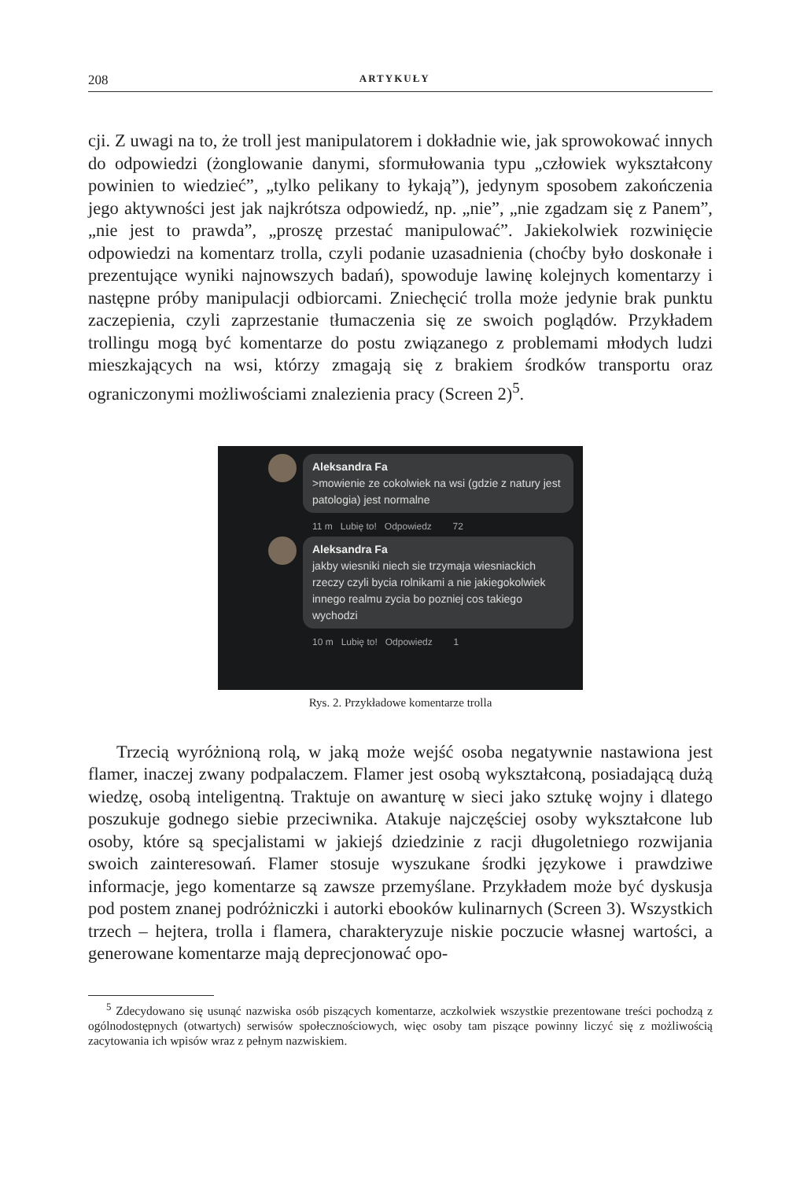208 ARTYKUŁY
cji. Z uwagi na to, że troll jest manipulatorem i dokładnie wie, jak sprowokować innych do odpowiedzi (żonglowanie danymi, sformułowania typu „człowiek wykształcony powinien to wiedzieć”, „tylko pelikany to łykają”), jedynym sposobem zakończenia jego aktywności jest jak najkrótsza odpowiedź, np. „nie”, „nie zgadzam się z Panem”, „nie jest to prawda”, „proszę przestać manipulować”. Jakiekolwiek rozwinięcie odpowiedzi na komentarz trolla, czyli podanie uzasadnienia (choćby było doskonałe i prezentujące wyniki najnowszych badań), spowoduje lawinę kolejnych komentarzy i następne próby manipulacji odbiorcami. Zniechęcić trolla może jedynie brak punktu zaczepienia, czyli zaprzestanie tłumaczenia się ze swoich poglądów. Przykładem trollingu mogą być komentarze do postu związanego z problemami młodych ludzi mieszkających na wsi, którzy zmagają się z brakiem środków transportu oraz ograniczonymi możliwościami znalezienia pracy (Screen 2)<sup>5</sup>.
Aleksandra Fa
>mowienie ze cokolwiek na wsi (gdzie z natury jest patologia) jest normalne
11 m Lubię to! Odpowiedz 72
Aleksandra Fa
jakby wiesniki niech sie trzymaja wiesniackich rzeczy czyli bycia rolnikami a nie jakiegokolwiek innego realmu zycia bo pozniej cos takiego wychodzi
10 m Lubię to! Odpowiedz 1
Rys. 2. Przykładowe komentarze trolla
Trzecią wyróżnioną rolą, w jaką może wejść osoba negatywnie nastawiona jest flamer, inaczej zwany podpalaczem. Flamer jest osobą wykształconą, posiadającą dużą wiedzę, osobą inteligentną. Traktuje on awanturę w sieci jako sztukę wojny i dlatego poszukuje godnego siebie przeciwnika. Atakuje najczęściej osoby wykształcone lub osoby, które są specjalistami w jakiejś dziedzinie z racji długoletniego rozwijania swoich zainteresowań. Flamer stosuje wyszukane środki językowe i prawdziwe informacje, jego komentarze są zawsze przemyślane. Przykładem może być dyskusja pod postem znanej podróżniczki i autorki ebooków kulinarnych (Screen 3). Wszystkich trzech – hejtera, trolla i flamera, charakteryzuje niskie poczucie własnej wartości, a generowane komentarze mają deprecjonować opo-
<sup>5</sup> Zdecydowano się usunąć nazwiska osób piszących komentarze, aczkolwiek wszystkie prezentowane treści pochodzą z ogólnodostępnych (otwartych) serwisów społecznościowych, więc osoby tam piszące powinny liczyć się z możliwością zacytowania ich wpisów wraz z pełnym nazwiskiem.